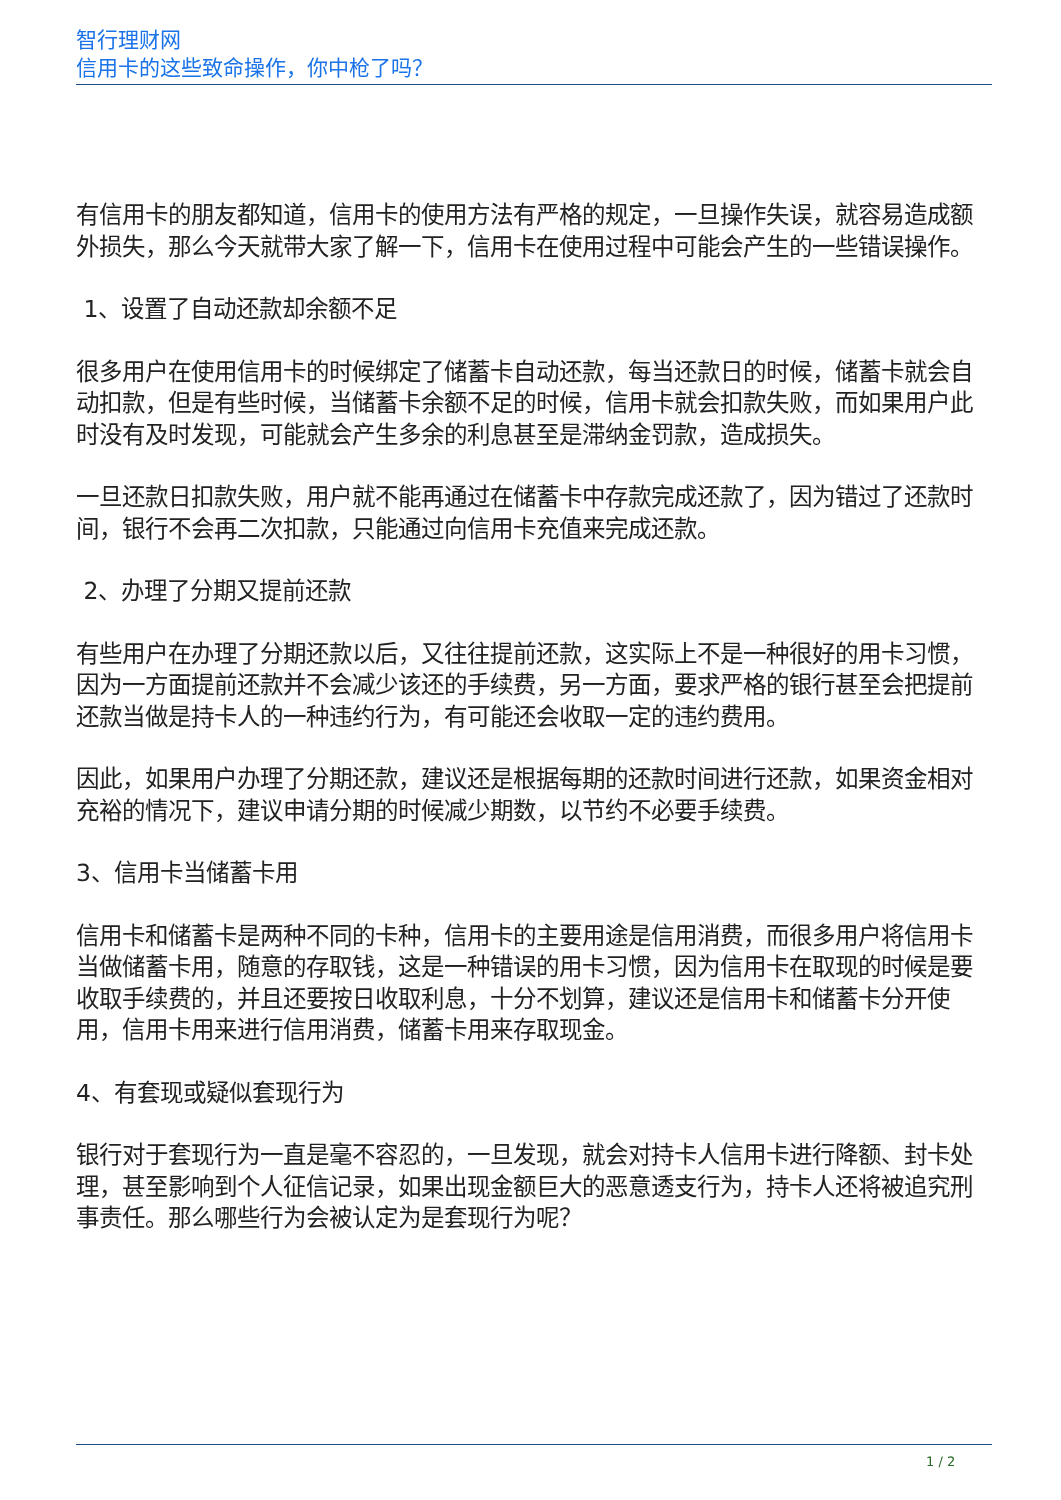智行理财网
信用卡的这些致命操作，你中枪了吗？
有信用卡的朋友都知道，信用卡的使用方法有严格的规定，一旦操作失误，就容易造成额外损失，那么今天就带大家了解一下，信用卡在使用过程中可能会产生的一些错误操作。
1、设置了自动还款却余额不足
很多用户在使用信用卡的时候绑定了储蓄卡自动还款，每当还款日的时候，储蓄卡就会自动扣款，但是有些时候，当储蓄卡余额不足的时候，信用卡就会扣款失败，而如果用户此时没有及时发现，可能就会产生多余的利息甚至是滞纳金罚款，造成损失。
一旦还款日扣款失败，用户就不能再通过在储蓄卡中存款完成还款了，因为错过了还款时间，银行不会再二次扣款，只能通过向信用卡充值来完成还款。
2、办理了分期又提前还款
有些用户在办理了分期还款以后，又往往提前还款，这实际上不是一种很好的用卡习惯，因为一方面提前还款并不会减少该还的手续费，另一方面，要求严格的银行甚至会把提前还款当做是持卡人的一种违约行为，有可能还会收取一定的违约费用。
因此，如果用户办理了分期还款，建议还是根据每期的还款时间进行还款，如果资金相对充裕的情况下，建议申请分期的时候减少期数，以节约不必要手续费。
3、信用卡当储蓄卡用
信用卡和储蓄卡是两种不同的卡种，信用卡的主要用途是信用消费，而很多用户将信用卡当做储蓄卡用，随意的存取钱，这是一种错误的用卡习惯，因为信用卡在取现的时候是要收取手续费的，并且还要按日收取利息，十分不划算，建议还是信用卡和储蓄卡分开使用，信用卡用来进行信用消费，储蓄卡用来存取现金。
4、有套现或疑似套现行为
银行对于套现行为一直是毫不容忍的，一旦发现，就会对持卡人信用卡进行降额、封卡处理，甚至影响到个人征信记录，如果出现金额巨大的恶意透支行为，持卡人还将被追究刑事责任。那么哪些行为会被认定为是套现行为呢？
1 / 2